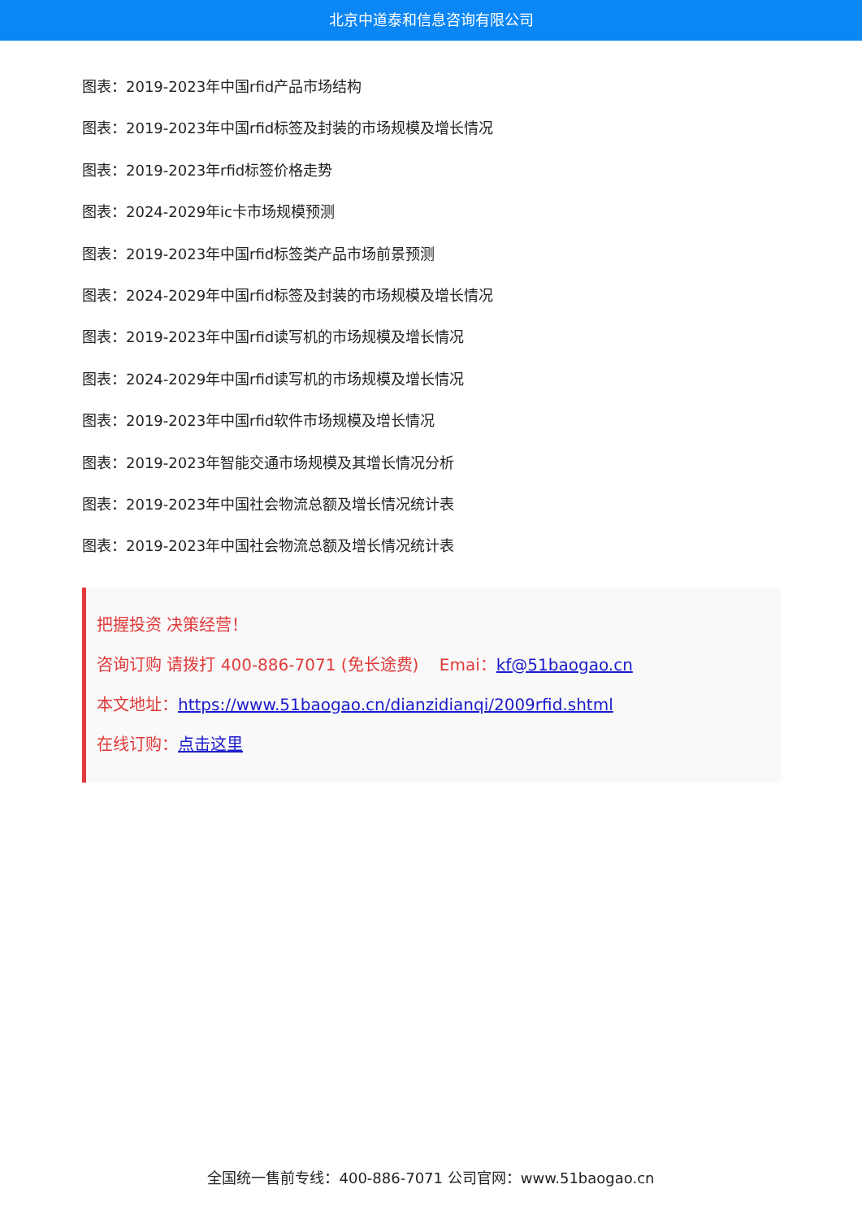北京中道泰和信息咨询有限公司
图表：2019-2023年中国rfid产品市场结构
图表：2019-2023年中国rfid标签及封装的市场规模及增长情况
图表：2019-2023年rfid标签价格走势
图表：2024-2029年ic卡市场规模预测
图表：2019-2023年中国rfid标签类产品市场前景预测
图表：2024-2029年中国rfid标签及封装的市场规模及增长情况
图表：2019-2023年中国rfid读写机的市场规模及增长情况
图表：2024-2029年中国rfid读写机的市场规模及增长情况
图表：2019-2023年中国rfid软件市场规模及增长情况
图表：2019-2023年智能交通市场规模及其增长情况分析
图表：2019-2023年中国社会物流总额及增长情况统计表
图表：2019-2023年中国社会物流总额及增长情况统计表
把握投资 决策经营！
咨询订购 请拨打 400-886-7071 (免长途费) Emai：kf@51baogao.cn
本文地址：https://www.51baogao.cn/dianzidianqi/2009rfid.shtml
在线订购：点击这里
全国统一售前专线：400-886-7071 公司官网：www.51baogao.cn